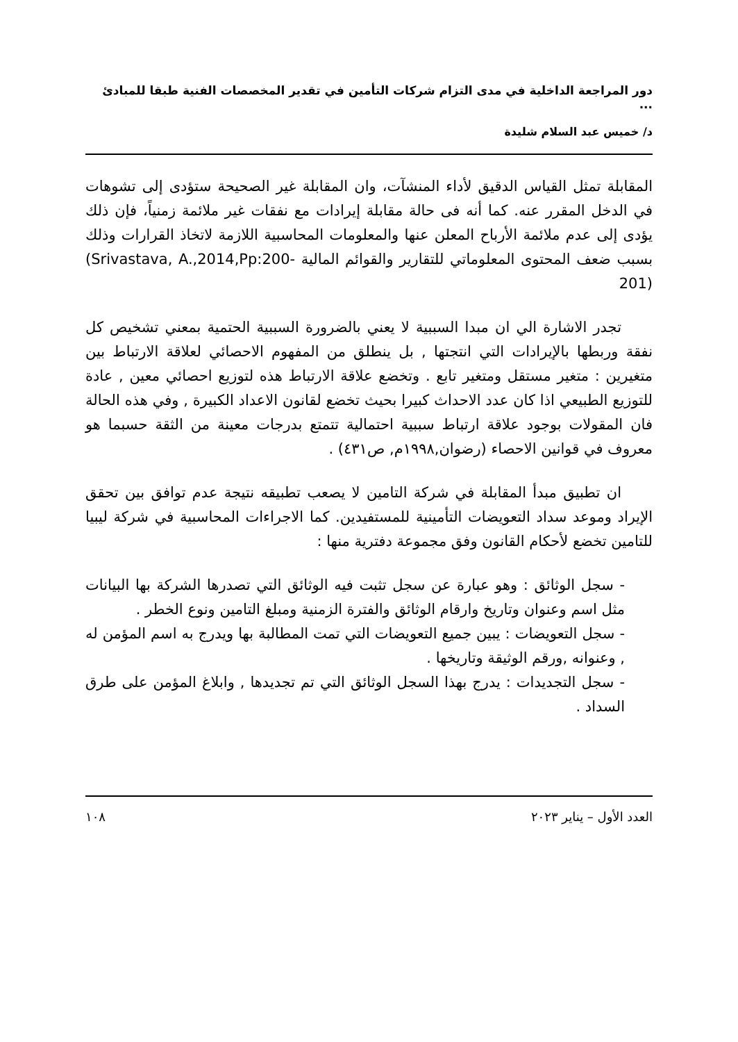دور المراجعة الداخلية في مدى التزام شركات التأمين في تقدير المخصصات الفنية طبقا للمبادئ ...
د/ خميس عبد السلام شليدة
المقابلة تمثل القياس الدقيق لأداء المنشآت، وان المقابلة غير الصحيحة ستؤدى إلى تشوهات في الدخل المقرر عنه. كما أنه فى حالة مقابلة إيرادات مع نفقات غير ملائمة زمنياً، فإن ذلك يؤدى إلى عدم ملائمة الأرباح المعلن عنها والمعلومات المحاسبية اللازمة لاتخاذ القرارات وذلك بسبب ضعف المحتوى المعلوماتي للتقارير والقوائم المالية (Srivastava, A.,2014,Pp:200-201)
تجدر الاشارة الي ان مبدا السببية لا يعني بالضرورة السببية الحتمية بمعني تشخيص كل نفقة وربطها بالإيرادات التي انتجتها , بل ينطلق من المفهوم الاحصائي لعلاقة الارتباط بين متغيرين : متغير مستقل ومتغير تابع . وتخضع علاقة الارتباط هذه لتوزيع احصائي معين , عادة للتوزيع الطبيعي اذا كان عدد الاحداث كبيرا بحيث تخضع لقانون الاعداد الكبيرة , وفي هذه الحالة فان المقولات بوجود علاقة ارتباط سببية احتمالية تتمتع بدرجات معينة من الثقة حسبما هو معروف في قوانين الاحصاء (رضوان,١٩٩٨م, ص٤٣١) .
ان تطبيق مبدأ المقابلة في شركة التامين لا يصعب تطبيقه نتيجة عدم توافق بين تحقق الإيراد وموعد سداد التعويضات التأمينية للمستفيدين. كما الاجراءات المحاسبية في شركة ليبيا للتامين تخضع لأحكام القانون وفق مجموعة دفترية منها :
- سجل الوثائق : وهو عبارة عن سجل تثبت فيه الوثائق التي تصدرها الشركة بها البيانات مثل اسم وعنوان وتاريخ وارقام الوثائق والفترة الزمنية ومبلغ التامين ونوع الخطر .
- سجل التعويضات : يبين جميع التعويضات التي تمت المطالبة بها ويدرج به اسم المؤمن له , وعنوانه ,ورقم الوثيقة وتاريخها .
- سجل التجديدات : يدرج بهذا السجل الوثائق التي تم تجديدها , وابلاغ المؤمن على طرق السداد .
العدد الأول – يناير ٢٠٢٣ ١٠٨